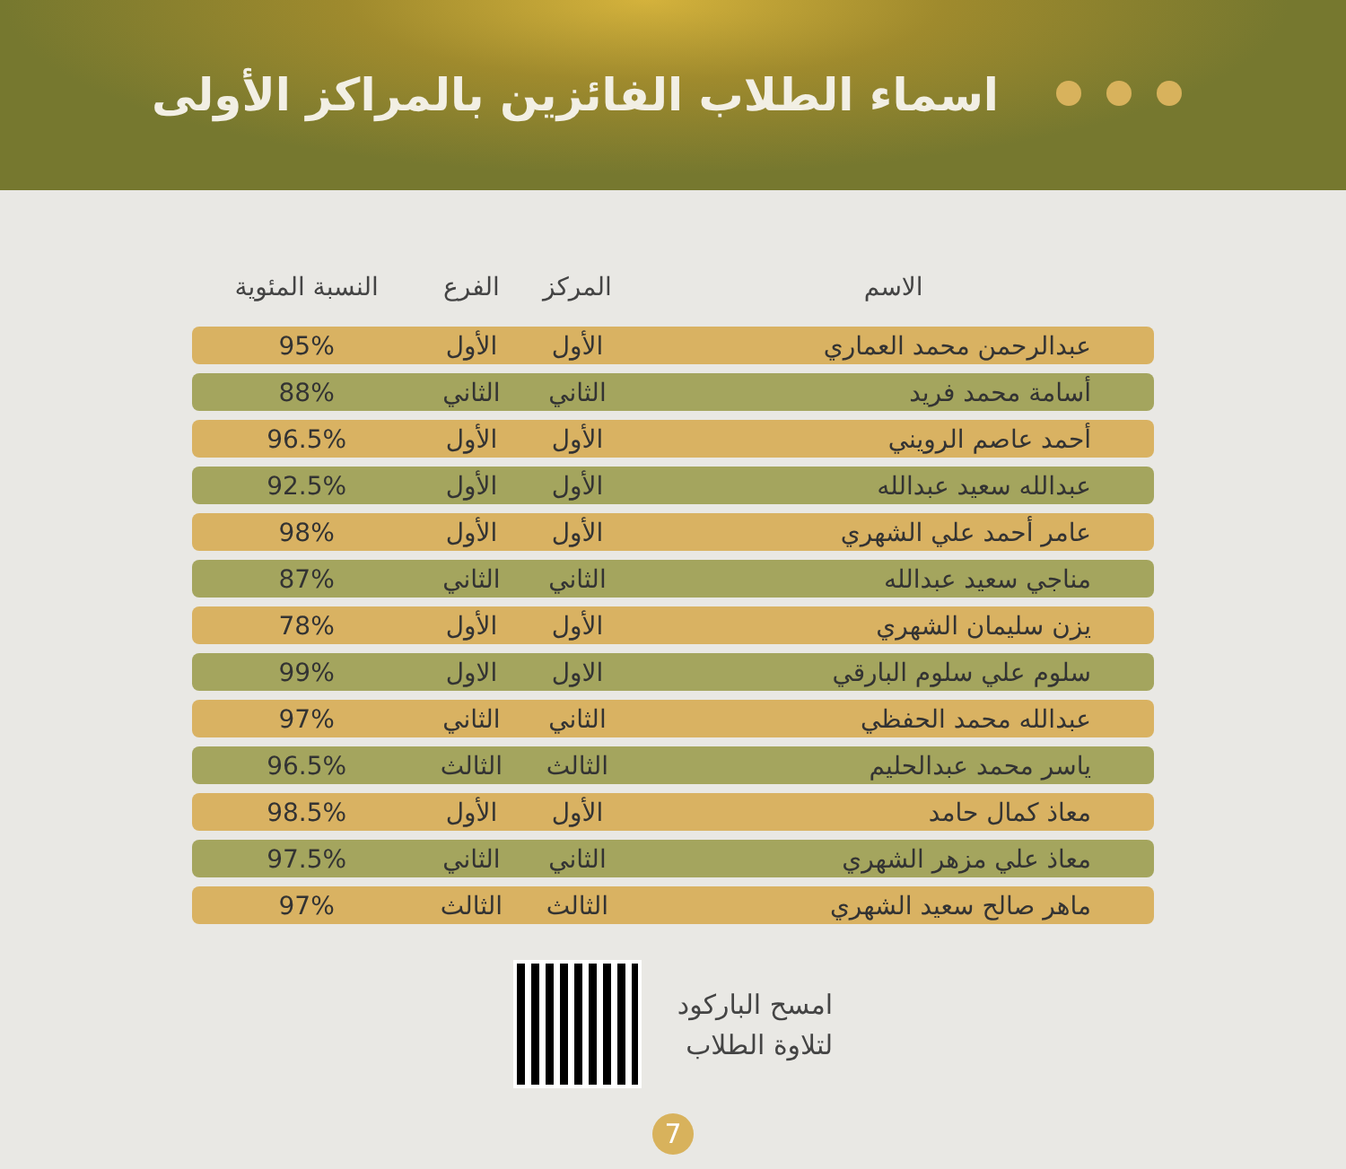اسماء الطلاب الفائزين بالمراكز الأولى
| الاسم | المركز | الفرع | النسبة المئوية |
| --- | --- | --- | --- |
| عبدالرحمن محمد العماري | الأول | الأول | 95% |
| أسامة محمد فريد | الثاني | الثاني | 88% |
| أحمد عاصم الرويني | الأول | الأول | 96.5% |
| عبدالله سعيد عبدالله | الأول | الأول | 92.5% |
| عامر أحمد علي الشهري | الأول | الأول | 98% |
| مناجي سعيد عبدالله | الثاني | الثاني | 87% |
| يزن سليمان الشهري | الأول | الأول | 78% |
| سلوم علي سلوم البارقي | الاول | الاول | 99% |
| عبدالله محمد الحفظي | الثاني | الثاني | 97% |
| ياسر محمد عبدالحليم | الثالث | الثالث | 96.5% |
| معاذ كمال حامد | الأول | الأول | 98.5% |
| معاذ علي مزهر الشهري | الثاني | الثاني | 97.5% |
| ماهر صالح سعيد الشهري | الثالث | الثالث | 97% |
امسح الباركود
لتلاوة الطلاب
7